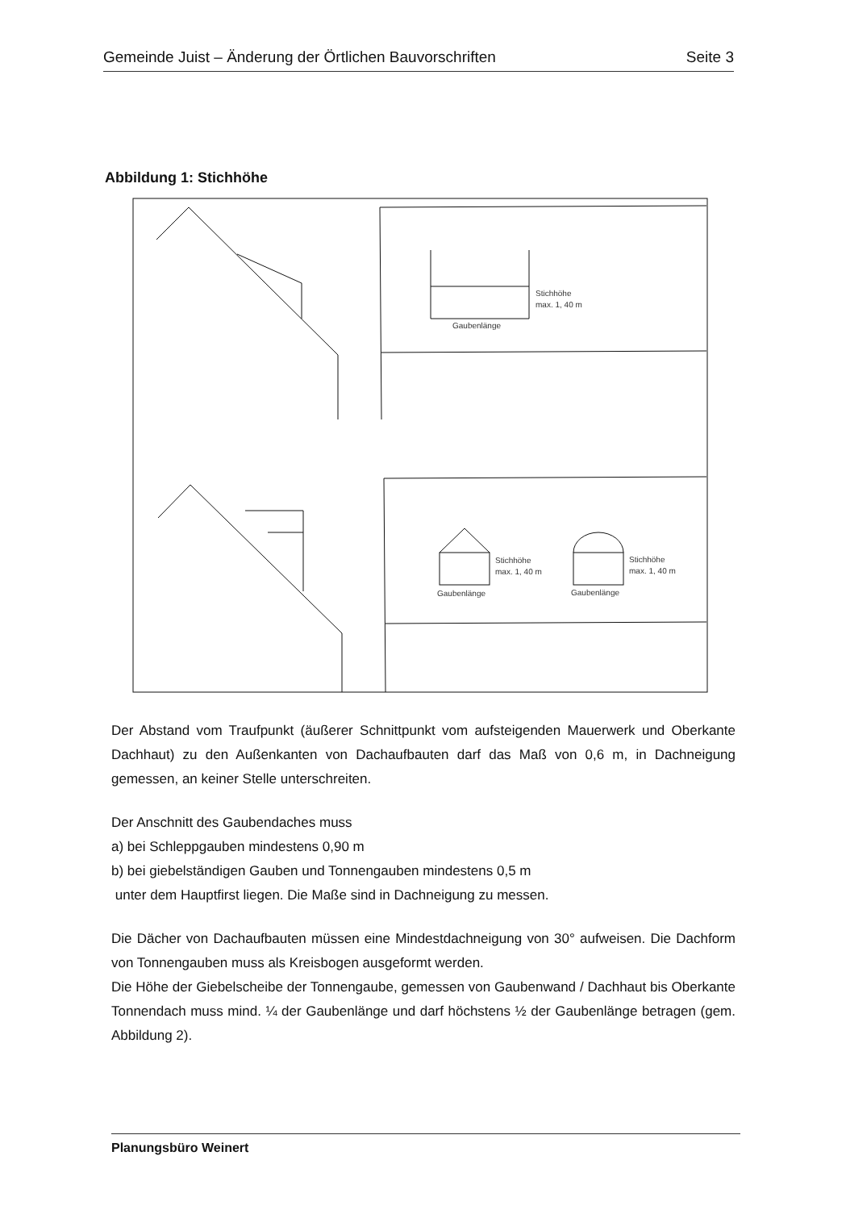Gemeinde Juist – Änderung der Örtlichen Bauvorschriften Seite 3
Abbildung 1: Stichhöhe
Stichhöhe
max. 1, 40 m
Gaubenlänge
Stichhöhe
max. 1, 40 m
Gaubenlänge
Stichhöhe
max. 1, 40 m
Gaubenlänge
Der Abstand vom Traufpunkt (äußerer Schnittpunkt vom aufsteigenden Mauerwerk und Oberkante Dachhaut) zu den Außenkanten von Dachaufbauten darf das Maß von 0,6 m, in Dachneigung gemessen, an keiner Stelle unterschreiten.
Der Anschnitt des Gaubendaches muss
a) bei Schleppgauben mindestens 0,90 m
b) bei giebelständigen Gauben und Tonnengauben mindestens 0,5 m
unter dem Hauptfirst liegen. Die Maße sind in Dachneigung zu messen.
Die Dächer von Dachaufbauten müssen eine Mindestdachneigung von 30° aufweisen. Die Dachform von Tonnengauben muss als Kreisbogen ausgeformt werden.
Die Höhe der Giebelscheibe der Tonnengaube, gemessen von Gaubenwand / Dachhaut bis Oberkante Tonnendach muss mind. ¼ der Gaubenlänge und darf höchstens ½ der Gaubenlänge betragen (gem. Abbildung 2).
Planungsbüro Weinert